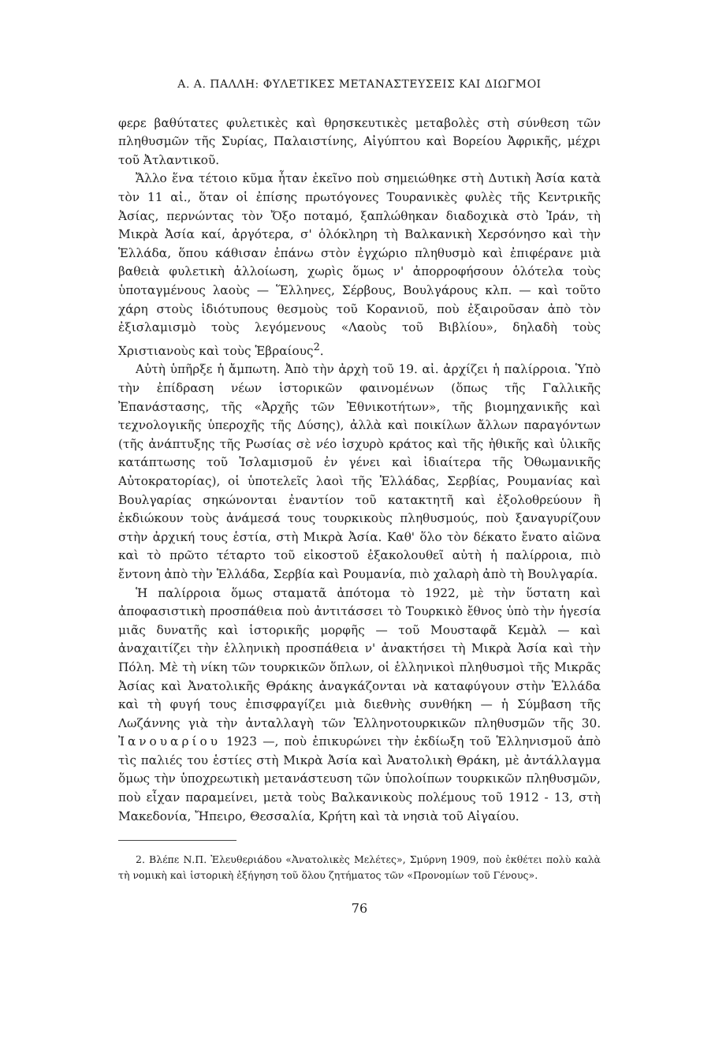Α. Α. ΠΑΛΛΗ: ΦΥΛΕΤΙΚΕΣ ΜΕΤΑΝΑΣΤΕΥΣΕΙΣ ΚΑΙ ΔΙΩΓΜΟΙ
φερε βαθύτατες φυλετικὲς καὶ θρησκευτικὲς μεταβολὲς στὴ σύνθεση τῶν πληθυσμῶν τῆς Συρίας, Παλαιστίνης, Αἰγύπτου καὶ Βορείου Ἀφρικῆς, μέχρι τοῦ Ἀτλαντικοῦ.
Ἄλλο ἕνα τέτοιο κῦμα ἦταν ἐκεῖνο ποὺ σημειώθηκε στὴ Δυτικὴ Ἀσία κατὰ τὸν 11 αἰ., ὅταν οἱ ἐπίσης πρωτόγονες Τουρανικὲς φυλὲς τῆς Κεντρικῆς Ἀσίας, περνώντας τὸν Ὄξο ποταμό, ξαπλώθηκαν διαδοχικὰ στὸ Ἰράν, τὴ Μικρὰ Ἀσία καί, ἀργότερα, σ' ὁλόκληρη τὴ Βαλκανικὴ Χερσόνησο καὶ τὴν Ἑλλάδα, ὅπου κάθισαν ἐπάνω στὸν ἐγχώριο πληθυσμὸ καὶ ἐπιφέρανε μιὰ βαθειὰ φυλετικὴ ἀλλοίωση, χωρὶς ὅμως ν' ἀπορροφήσουν ὁλότελα τοὺς ὑποταγμένους λαοὺς — Ἕλληνες, Σέρβους, Βουλγάρους κλπ. — καὶ τοῦτο χάρη στοὺς ἰδιότυπους θεσμοὺς τοῦ Κορανιοῦ, ποὺ ἐξαιροῦσαν ἀπὸ τὸν ἐξισλαμισμὸ τοὺς λεγόμενους «Λαοὺς τοῦ Βιβλίου», δηλαδὴ τοὺς Χριστιανοὺς καὶ τοὺς Ἑβραίους<sup>2</sup>.
Αὐτὴ ὑπῆρξε ἡ ἄμπωτη. Ἀπὸ τὴν ἀρχὴ τοῦ 19. αἰ. ἀρχίζει ἡ παλίρροια. Ὑπὸ τὴν ἐπίδραση νέων ἱστορικῶν φαινομένων (ὅπως τῆς Γαλλικῆς Ἐπανάστασης, τῆς «Ἀρχῆς τῶν Ἐθνικοτήτων», τῆς βιομηχανικῆς καὶ τεχνολογικῆς ὑπεροχῆς τῆς Δύσης), ἀλλὰ καὶ ποικίλων ἄλλων παραγόντων (τῆς ἀνάπτυξης τῆς Ρωσίας σὲ νέο ἰσχυρὸ κράτος καὶ τῆς ἠθικῆς καὶ ὑλικῆς κατάπτωσης τοῦ Ἰσλαμισμοῦ ἐν γένει καὶ ἰδιαίτερα τῆς Ὀθωμανικῆς Αὐτοκρατορίας), οἱ ὑποτελεῖς λαοὶ τῆς Ἑλλάδας, Σερβίας, Ρουμανίας καὶ Βουλγαρίας σηκώνονται ἐναντίον τοῦ κατακτητῆ καὶ ἐξολοθρεύουν ἢ ἐκδιώκουν τοὺς ἀνάμεσά τους τουρκικοὺς πληθυσμούς, ποὺ ξαναγυρίζουν στὴν ἀρχική τους ἑστία, στὴ Μικρὰ Ἀσία. Καθ' ὅλο τὸν δέκατο ἔνατο αἰῶνα καὶ τὸ πρῶτο τέταρτο τοῦ εἰκοστοῦ ἐξακολουθεῖ αὐτὴ ἡ παλίρροια, πιὸ ἔντονη ἀπὸ τὴν Ἑλλάδα, Σερβία καὶ Ρουμανία, πιὸ χαλαρὴ ἀπὸ τὴ Βουλγαρία.
Ἡ παλίρροια ὅμως σταματᾶ ἀπότομα τὸ 1922, μὲ τὴν ὕστατη καὶ ἀποφασιστικὴ προσπάθεια ποὺ ἀντιτάσσει τὸ Τουρκικὸ ἔθνος ὑπὸ τὴν ἡγεσία μιᾶς δυνατῆς καὶ ἱστορικῆς μορφῆς — τοῦ Μουσταφᾶ Κεμὰλ — καὶ ἀναχαιτίζει τὴν ἑλληνικὴ προσπάθεια ν' ἀνακτήσει τὴ Μικρὰ Ἀσία καὶ τὴν Πόλη. Μὲ τὴ νίκη τῶν τουρκικῶν ὅπλων, οἱ ἑλληνικοὶ πληθυσμοὶ τῆς Μικρᾶς Ἀσίας καὶ Ἀνατολικῆς Θράκης ἀναγκάζονται νὰ καταφύγουν στὴν Ἑλλάδα καὶ τὴ φυγή τους ἐπισφραγίζει μιὰ διεθνὴς συνθήκη — ἡ Σύμβαση τῆς Λωζάννης γιὰ τὴν ἀνταλλαγὴ τῶν Ἑλληνοτουρκικῶν πληθυσμῶν τῆς 30. Ἰανουαρίου 1923 —, ποὺ ἐπικυρώνει τὴν ἐκδίωξη τοῦ Ἑλληνισμοῦ ἀπὸ τὶς παλιές του ἑστίες στὴ Μικρὰ Ἀσία καὶ Ἀνατολικὴ Θράκη, μὲ ἀντάλλαγμα ὅμως τὴν ὑποχρεωτικὴ μετανάστευση τῶν ὑπολοίπων τουρκικῶν πληθυσμῶν, ποὺ εἶχαν παραμείνει, μετὰ τοὺς Βαλκανικοὺς πολέμους τοῦ 1912 - 13, στὴ Μακεδονία, Ἤπειρο, Θεσσαλία, Κρήτη καὶ τὰ νησιὰ τοῦ Αἰγαίου.
2. Βλέπε Ν.Π. Ἐλευθεριάδου «Ἀνατολικὲς Μελέτες», Σμύρνη 1909, ποὺ ἐκθέτει πολὺ καλὰ τὴ νομικὴ καὶ ἱστορικὴ ἐξήγηση τοῦ ὅλου ζητήματος τῶν «Προνομίων τοῦ Γένους».
76